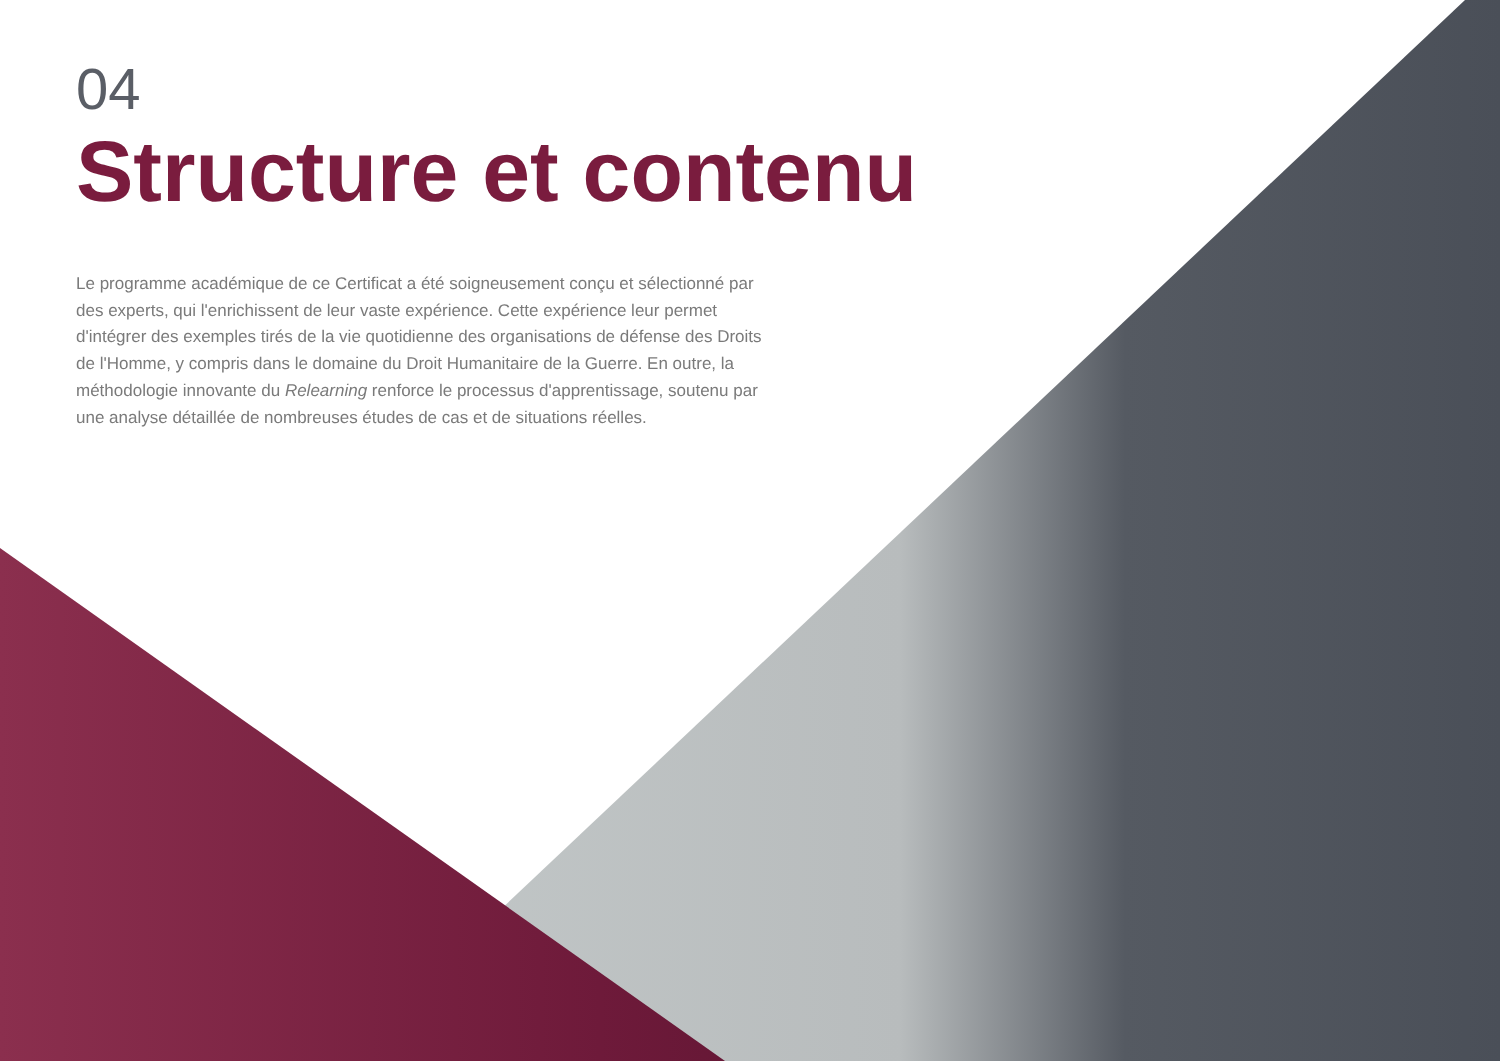04
Structure et contenu
Le programme académique de ce Certificat a été soigneusement conçu et sélectionné par des experts, qui l'enrichissent de leur vaste expérience. Cette expérience leur permet d'intégrer des exemples tirés de la vie quotidienne des organisations de défense des Droits de l'Homme, y compris dans le domaine du Droit Humanitaire de la Guerre. En outre, la méthodologie innovante du Relearning renforce le processus d'apprentissage, soutenu par une analyse détaillée de nombreuses études de cas et de situations réelles.